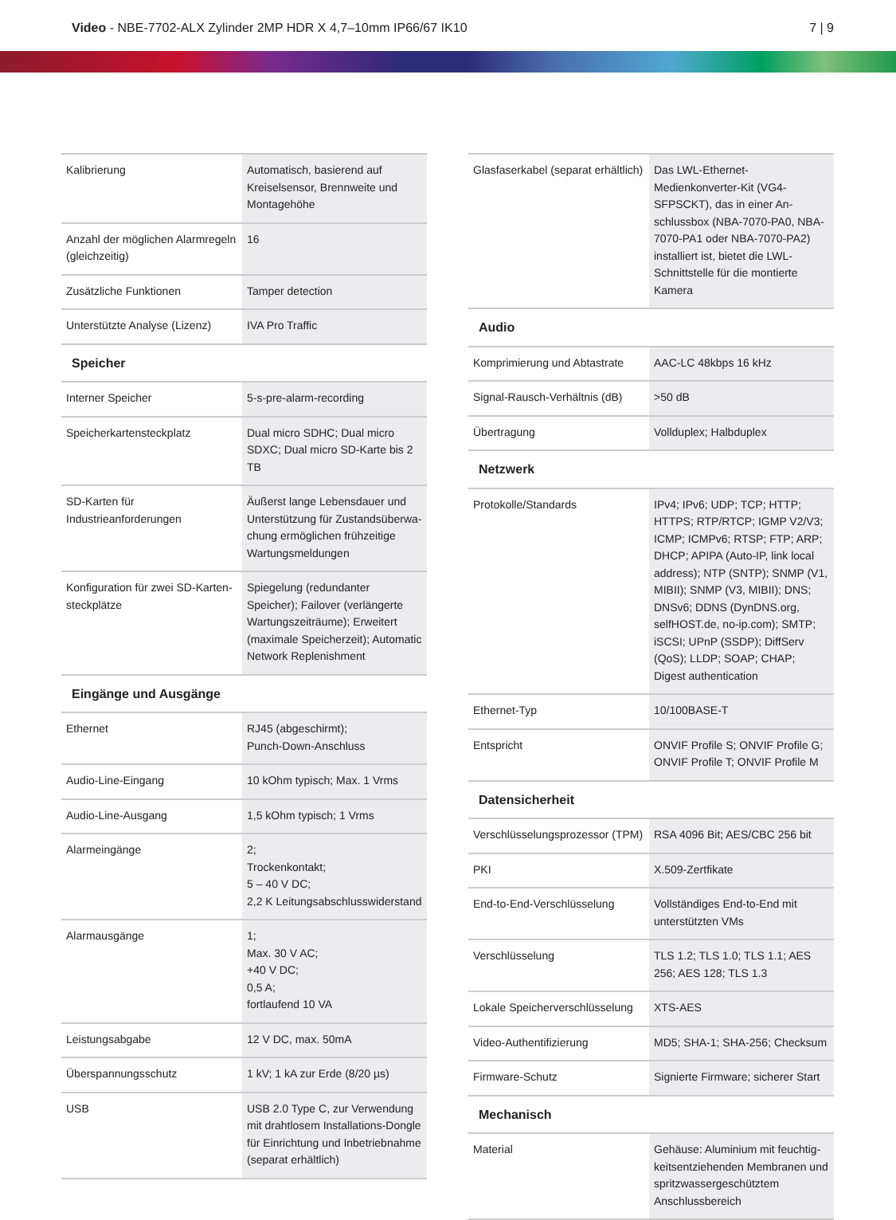Video - NBE-7702-ALX Zylinder 2MP HDR X 4,7–10mm IP66/67 IK10
7 | 9
| Kalibrierung | Automatisch, basierend auf Kreisel­sensor, Brennweite und Montagehö­he |
| Anzahl der möglichen Alarmregeln (gleichzeitig) | 16 |
| Zusätzliche Funktionen | Tamper detection |
| Unterstützte Analyse (Lizenz) | IVA Pro Traffic |
| Speicher | |
| Interner Speicher | 5-s-pre-alarm-recording |
| Speicherkartensteckplatz | Dual micro SDHC; Dual micro SDXC; Dual micro SD-Karte bis 2 TB |
| SD-Karten für Industrieanforderun­gen | Äußerst lange Lebensdauer und Un­terstützung für Zustandsüberwa­chung ermöglichen frühzeitige War­tungsmeldungen |
| Konfiguration für zwei SD-Karten­steckplätze | Spiegelung (redundanter Speicher); Failover (verlängerte Wartungs­zeiträume); Erweitert (maximale Speicherzeit); Automatic Network Replenishment |
| Eingänge und Ausgänge | |
| Ethernet | RJ45 (abgeschirmt); Punch-Down-Anschluss |
| Audio-Line-Eingang | 10 kOhm typisch; Max. 1 Vrms |
| Audio-Line-Ausgang | 1,5 kOhm typisch; 1 Vrms |
| Alarmeingänge | 2; Trockenkontakt; 5 – 40 V DC; 2,2 K Leitungsabschlusswiderstand |
| Alarmausgänge | 1; Max. 30 V AC; +40 V DC; 0,5 A; fortlaufend 10 VA |
| Leistungsabgabe | 12 V DC, max. 50mA |
| Überspannungsschutz | 1 kV; 1 kA zur Erde (8/20 µs) |
| USB | USB 2.0 Type C, zur Verwendung mit drahtlosem Installations-Dongle für Einrichtung und Inbetriebnahme (separat erhältlich) |
| Glasfaserkabel (separat erhältlich) | Das LWL-Ethernet-Medienkonverter-Kit (VG4-SFPSCKT), das in einer An­schlussbox (NBA-7070-PA0, NBA-7070-PA1 oder NBA-7070-PA2) installiert ist, bietet die LWL-Schnittstelle für die montierte Kame­ra |
| Audio | |
| Komprimierung und Abtastrate | AAC-LC 48kbps 16 kHz |
| Signal-Rausch-Verhältnis (dB) | >50 dB |
| Übertragung | Vollduplex; Halbduplex |
| Netzwerk | |
| Protokolle/Standards | IPv4; IPv6; UDP; TCP; HTTP; HTTPS; RTP/RTCP; IGMP V2/V3; ICMP; ICMPv6; RTSP; FTP; ARP; DHCP; APIPA (Auto-IP, link local address); NTP (SNTP); SNMP (V1, MIBII); SNMP (V3, MIBII); DNS; DNSv6; DDNS (DynDNS.org, selfHOST.de, no-ip.com); SMTP; iSCSI; UPnP (SS­DP); DiffServ (QoS); LLDP; SOAP; CHAP; Digest authentication |
| Ethernet-Typ | 10/100BASE-T |
| Entspricht | ONVIF Profile S; ONVIF Profile G; ONVIF Profile T; ONVIF Profile M |
| Datensicherheit | |
| Verschlüsselungsprozessor (TPM) | RSA 4096 Bit; AES/CBC 256 bit |
| PKI | X.509-Zertfikate |
| End-to-End-Verschlüsselung | Vollständiges End-to-End mit unter­stützten VMs |
| Verschlüsselung | TLS 1.2; TLS 1.0; TLS 1.1; AES 256; AES 128; TLS 1.3 |
| Lokale Speicherverschlüsselung | XTS-AES |
| Video-Authentifizierung | MD5; SHA-1; SHA-256; Checksum |
| Firmware-Schutz | Signierte Firmware; sicherer Start |
| Mechanisch | |
| Material | Gehäuse: Aluminium mit feuchtig­keitsentziehenden Membranen und spritzwassergeschütztem Anschluss­bereich |